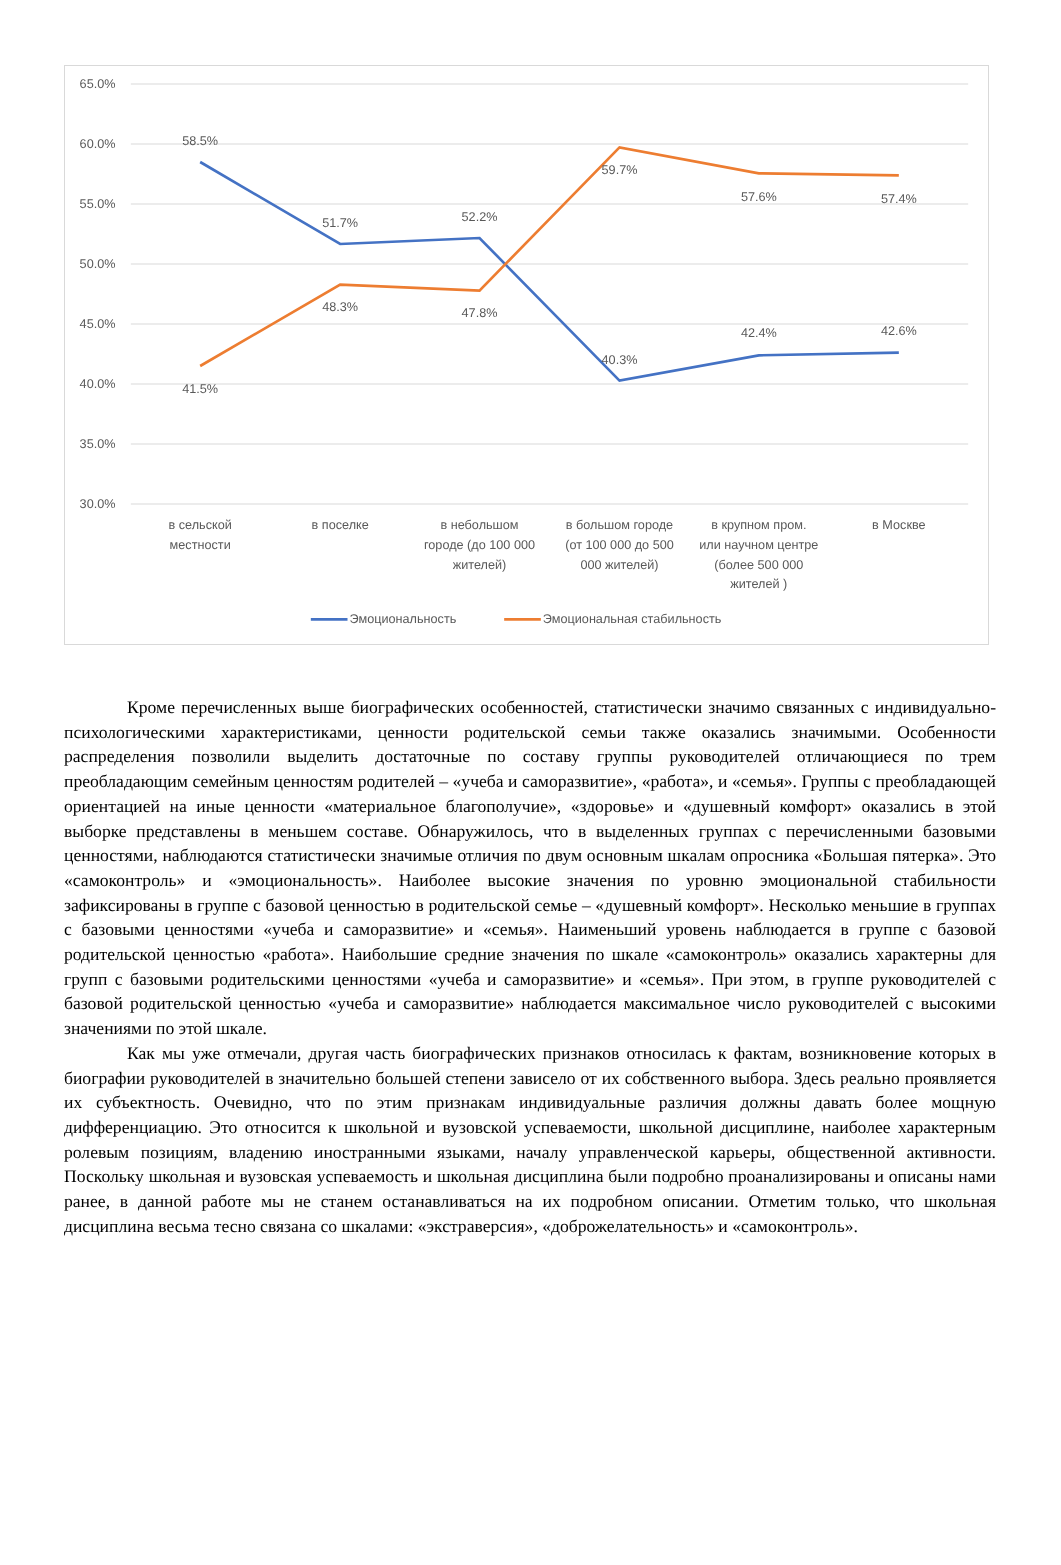65.0%
60.0%
55.0%
50.0%
45.0%
40.0%
35.0%
30.0%
58.5%
51.7%
52.2%
40.3%
42.4%
42.6%
41.5%
48.3%
47.8%
59.7%
57.6%
57.4%
в сельской
местности
в поселке
в небольшом
городе (до 100 000
жителей)
в большом городе
(от 100 000 до 500
000 жителей)
в крупном пром.
или научном центре
(более 500 000
жителей )
в Москве
Эмоциональность
Эмоциональная стабильность
Кроме перечисленных выше биографических особенностей, статистически значимо связанных с индивидуально-психологическими характеристиками, ценности родительской семьи также оказались значимыми. Особенности распределения позволили выделить достаточные по составу группы руководителей отличающиеся по трем преобладающим семейным ценностям родителей – «учеба и саморазвитие», «работа», и «семья». Группы с преобладающей ориентацией на иные ценности «материальное благополучие», «здоровье» и «душевный комфорт» оказались в этой выборке представлены в меньшем составе. Обнаружилось, что в выделенных группах с перечисленными базовыми ценностями, наблюдаются статистически значимые отличия по двум основным шкалам опросника «Большая пятерка». Это «самоконтроль» и «эмоциональность». Наиболее высокие значения по уровню эмоциональной стабильности зафиксированы в группе с базовой ценностью в родительской семье – «душевный комфорт». Несколько меньшие в группах с базовыми ценностями «учеба и саморазвитие» и «семья». Наименьший уровень наблюдается в группе с базовой родительской ценностью «работа». Наибольшие средние значения по шкале «самоконтроль» оказались характерны для групп с базовыми родительскими ценностями «учеба и саморазвитие» и «семья». При этом, в группе руководителей с базовой родительской ценностью «учеба и саморазвитие» наблюдается максимальное число руководителей с высокими значениями по этой шкале.
Как мы уже отмечали, другая часть биографических признаков относилась к фактам, возникновение которых в биографии руководителей в значительно большей степени зависело от их собственного выбора. Здесь реально проявляется их субъектность. Очевидно, что по этим признакам индивидуальные различия должны давать более мощную дифференциацию. Это относится к школьной и вузовской успеваемости, школьной дисциплине, наиболее характерным ролевым позициям, владению иностранными языками, началу управленческой карьеры, общественной активности. Поскольку школьная и вузовская успеваемость и школьная дисциплина были подробно проанализированы и описаны нами ранее, в данной работе мы не станем останавливаться на их подробном описании. Отметим только, что школьная дисциплина весьма тесно связана со шкалами: «экстраверсия», «доброжелательность» и «самоконтроль».